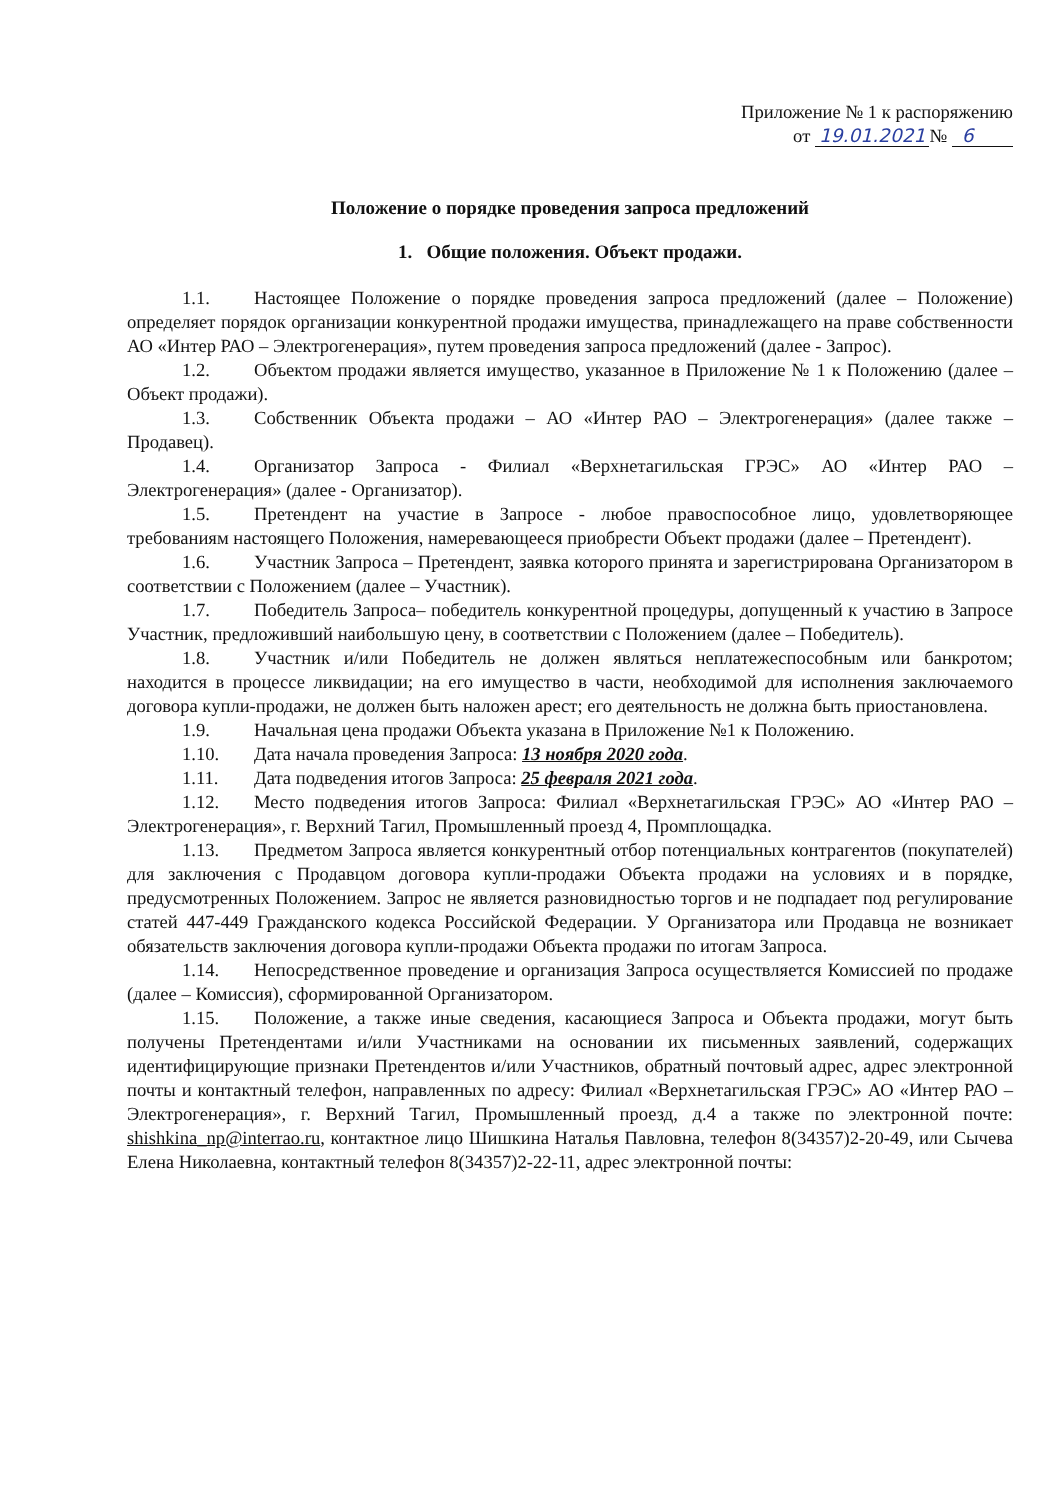Приложение № 1 к распоряжению
от 19.01.2021 № 6
Положение о порядке проведения запроса предложений
1. Общие положения. Объект продажи.
1.1. Настоящее Положение о порядке проведения запроса предложений (далее – Положение) определяет порядок организации конкурентной продажи имущества, принадлежащего на праве собственности АО «Интер РАО – Электрогенерация», путем проведения запроса предложений (далее - Запрос).
1.2. Объектом продажи является имущество, указанное в Приложение № 1 к Положению (далее – Объект продажи).
1.3. Собственник Объекта продажи – АО «Интер РАО – Электрогенерация» (далее также – Продавец).
1.4. Организатор Запроса - Филиал «Верхнетагильская ГРЭС» АО «Интер РАО – Электрогенерация» (далее - Организатор).
1.5. Претендент на участие в Запросе - любое правоспособное лицо, удовлетворяющее требованиям настоящего Положения, намеревающееся приобрести Объект продажи (далее – Претендент).
1.6. Участник Запроса – Претендент, заявка которого принята и зарегистрирована Организатором в соответствии с Положением (далее – Участник).
1.7. Победитель Запроса– победитель конкурентной процедуры, допущенный к участию в Запросе Участник, предложивший наибольшую цену, в соответствии с Положением (далее – Победитель).
1.8. Участник и/или Победитель не должен являться неплатежеспособным или банкротом; находится в процессе ликвидации; на его имущество в части, необходимой для исполнения заключаемого договора купли-продажи, не должен быть наложен арест; его деятельность не должна быть приостановлена.
1.9. Начальная цена продажи Объекта указана в Приложение №1 к Положению.
1.10. Дата начала проведения Запроса: 13 ноября 2020 года.
1.11. Дата подведения итогов Запроса: 25 февраля 2021 года.
1.12. Место подведения итогов Запроса: Филиал «Верхнетагильская ГРЭС» АО «Интер РАО – Электрогенерация», г. Верхний Тагил, Промышленный проезд 4, Промплощадка.
1.13. Предметом Запроса является конкурентный отбор потенциальных контрагентов (покупателей) для заключения с Продавцом договора купли-продажи Объекта продажи на условиях и в порядке, предусмотренных Положением. Запрос не является разновидностью торгов и не подпадает под регулирование статей 447-449 Гражданского кодекса Российской Федерации. У Организатора или Продавца не возникает обязательств заключения договора купли-продажи Объекта продажи по итогам Запроса.
1.14. Непосредственное проведение и организация Запроса осуществляется Комиссией по продаже (далее – Комиссия), сформированной Организатором.
1.15. Положение, а также иные сведения, касающиеся Запроса и Объекта продажи, могут быть получены Претендентами и/или Участниками на основании их письменных заявлений, содержащих идентифицирующие признаки Претендентов и/или Участников, обратный почтовый адрес, адрес электронной почты и контактный телефон, направленных по адресу: Филиал «Верхнетагильская ГРЭС» АО «Интер РАО – Электрогенерация», г. Верхний Тагил, Промышленный проезд, д.4 а также по электронной почте: shishkina_np@interrao.ru, контактное лицо Шишкина Наталья Павловна, телефон 8(34357)2-20-49, или Сычева Елена Николаевна, контактный телефон 8(34357)2-22-11, адрес электронной почты: